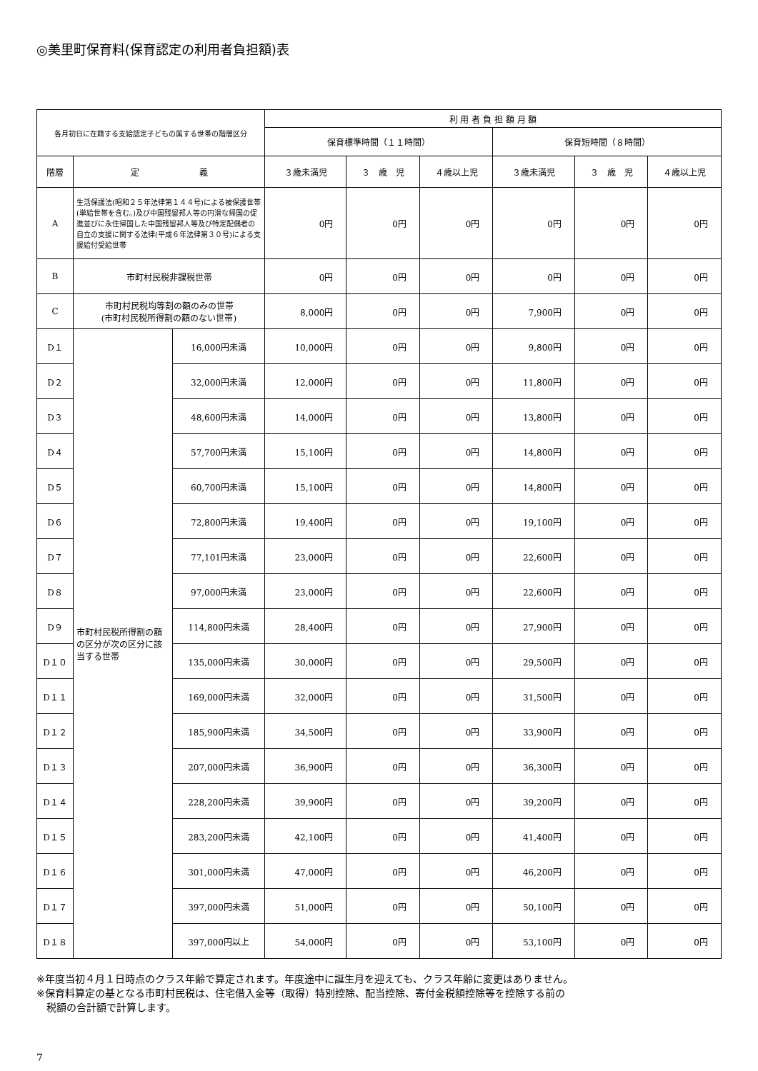◎美里町保育料(保育認定の利用者負担額)表
| 各月初日に在籍する支給認定子どもの属する世帯の階層区分 | | | 利 用 者 負 担 額 月 額 | | | | | |
| --- | --- | --- | --- | --- | --- | --- | --- | --- |
| | | | 保育標準時間（１１時間） | | | 保育短時間（８時間） | | |
| 階層 | 定 義 | | ３歳未満児 | ３ 歳 児 | ４歳以上児 | ３歳未満児 | ３ 歳 児 | ４歳以上児 |
| A | 生活保護法(昭和２５年法律第１４４号)による被保護世帯(単給世帯を含む。)及び中国残留邦人等の円滑な帰国の促進並びに永住帰国した中国残留邦人等及び特定配偶者の自立の支援に関する法律(平成６年法律第３０号)による支援給付受給世帯 | | 0円 | 0円 | 0円 | 0円 | 0円 | 0円 |
| B | 市町村民税非課税世帯 | | 0円 | 0円 | 0円 | 0円 | 0円 | 0円 |
| C | 市町村民税均等割の額のみの世帯 (市町村民税所得割の額のない世帯) | | 8,000円 | 0円 | 0円 | 7,900円 | 0円 | 0円 |
| D１ | 市町村民税所得割の額の区分が次の区分に該当する世帯 | 16,000円未満 | 10,000円 | 0円 | 0円 | 9,800円 | 0円 | 0円 |
| D２ | | 32,000円未満 | 12,000円 | 0円 | 0円 | 11,800円 | 0円 | 0円 |
| D３ | | 48,600円未満 | 14,000円 | 0円 | 0円 | 13,800円 | 0円 | 0円 |
| D４ | | 57,700円未満 | 15,100円 | 0円 | 0円 | 14,800円 | 0円 | 0円 |
| D５ | | 60,700円未満 | 15,100円 | 0円 | 0円 | 14,800円 | 0円 | 0円 |
| D６ | | 72,800円未満 | 19,400円 | 0円 | 0円 | 19,100円 | 0円 | 0円 |
| D７ | | 77,101円未満 | 23,000円 | 0円 | 0円 | 22,600円 | 0円 | 0円 |
| D８ | | 97,000円未満 | 23,000円 | 0円 | 0円 | 22,600円 | 0円 | 0円 |
| D９ | | 114,800円未満 | 28,400円 | 0円 | 0円 | 27,900円 | 0円 | 0円 |
| D１０ | | 135,000円未満 | 30,000円 | 0円 | 0円 | 29,500円 | 0円 | 0円 |
| D１１ | | 169,000円未満 | 32,000円 | 0円 | 0円 | 31,500円 | 0円 | 0円 |
| D１２ | | 185,900円未満 | 34,500円 | 0円 | 0円 | 33,900円 | 0円 | 0円 |
| D１３ | | 207,000円未満 | 36,900円 | 0円 | 0円 | 36,300円 | 0円 | 0円 |
| D１４ | | 228,200円未満 | 39,900円 | 0円 | 0円 | 39,200円 | 0円 | 0円 |
| D１５ | | 283,200円未満 | 42,100円 | 0円 | 0円 | 41,400円 | 0円 | 0円 |
| D１６ | | 301,000円未満 | 47,000円 | 0円 | 0円 | 46,200円 | 0円 | 0円 |
| D１７ | | 397,000円未満 | 51,000円 | 0円 | 0円 | 50,100円 | 0円 | 0円 |
| D１８ | | 397,000円以上 | 54,000円 | 0円 | 0円 | 53,100円 | 0円 | 0円 |
※年度当初４月１日時点のクラス年齢で算定されます。年度途中に誕生月を迎えても、クラス年齢に変更はありません。
※保育料算定の基となる市町村民税は、住宅借入金等（取得）特別控除、配当控除、寄付金税額控除等を控除する前の
　税額の合計額で計算します。
7